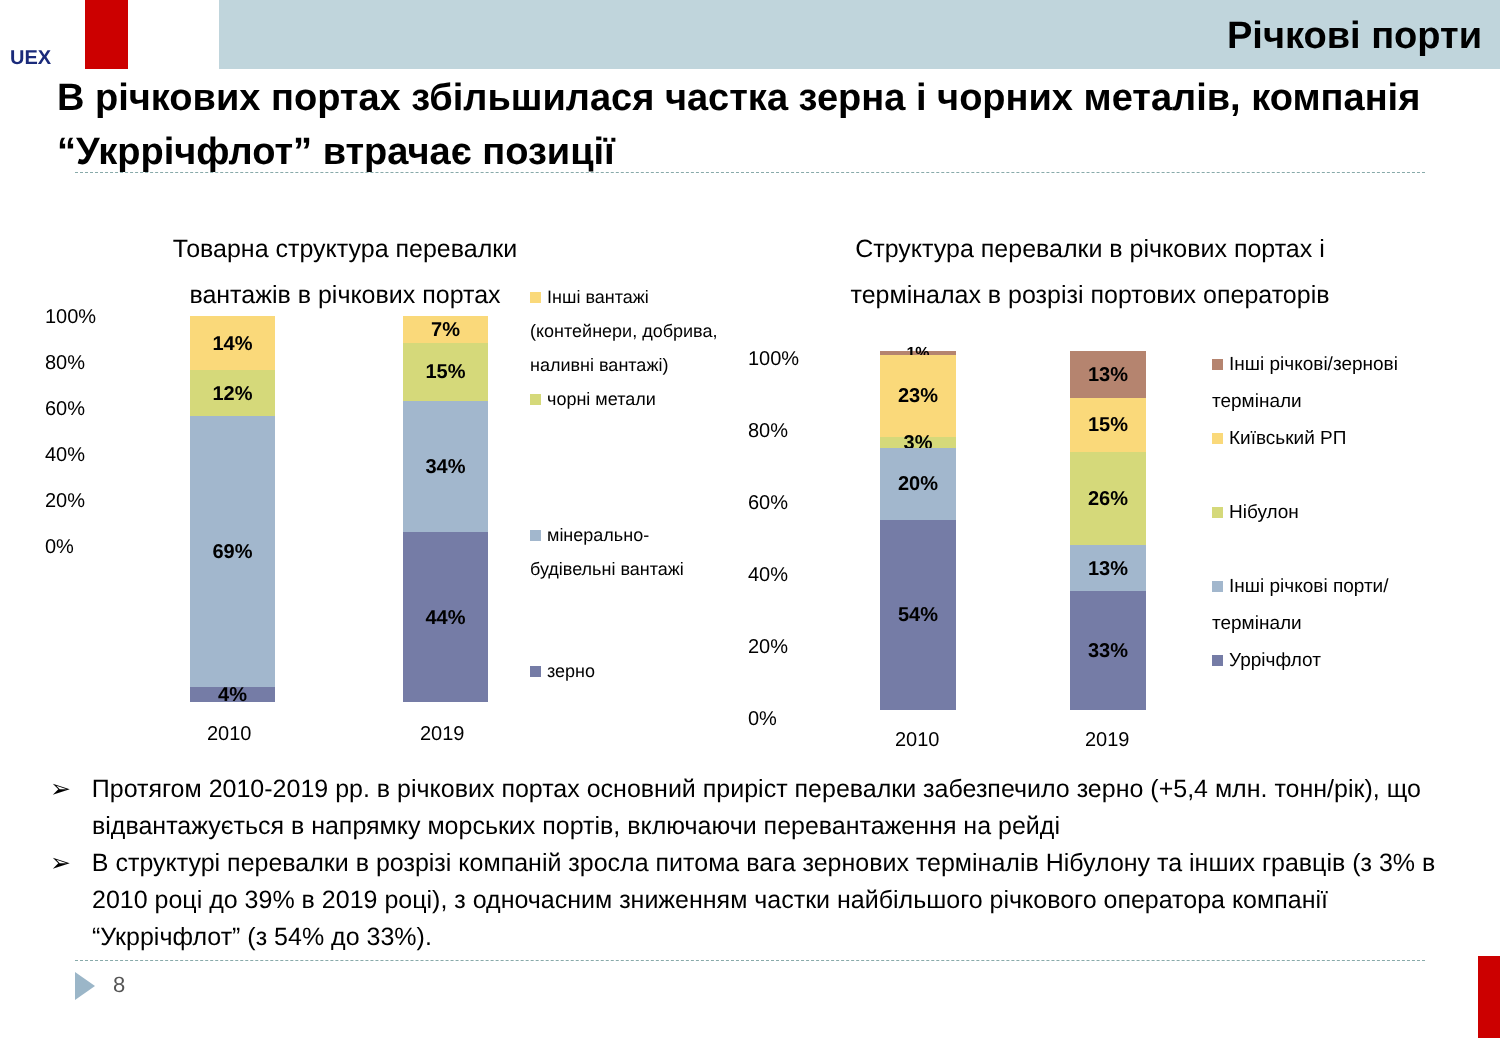UEX Річкові порти
В річкових портах збільшилася частка зерна і чорних металів, компанія “Укррічфлот” втрачає позиції
Товарна структура перевалки вантажів в річкових портах
100%
80%
60%
40%
20%
0%
14%
12%
69%
4%
7%
15%
34%
44%
2010 2019
Інші вантажі (контейнери, добрива, наливні вантажі)
чорні метали
мінерально-будівельні вантажі
зерно
Структура перевалки в річкових портах і терміналах в розрізі портових операторів
100%
80%
60%
40%
20%
0%
1%
23%
3%
20%
54%
13%
15%
26%
13%
33%
2010 2019
Інші річкові/зернові термінали
Київський РП
Нібулон
Інші річкові порти/термінали
Уррічфлот
➢ Протягом 2010-2019 рр. в річкових портах основний приріст перевалки забезпечило зерно (+5,4 млн. тонн/рік), що відвантажується в напрямку морських портів, включаючи перевантаження на рейді
➢ В структурі перевалки в розрізі компаній зросла питома вага зернових терміналів Нібулону та інших гравців (з 3% в 2010 році до 39% в 2019 році), з одночасним зниженням частки найбільшого річкового оператора компанії “Укррічфлот” (з 54% до 33%).
8